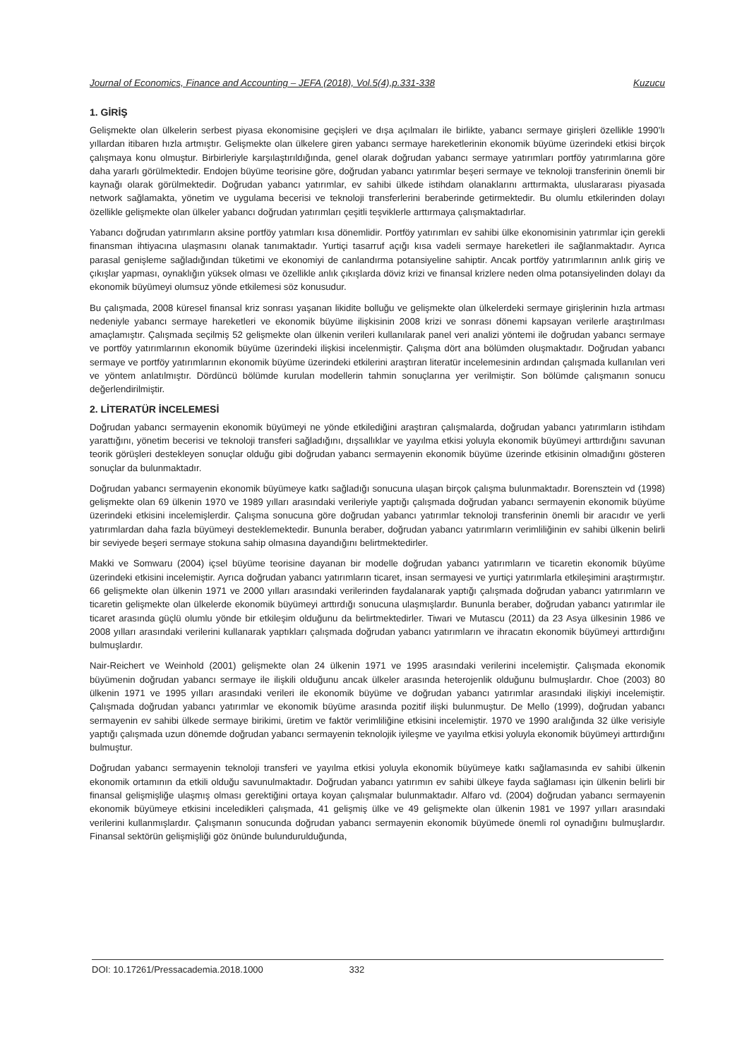Journal of Economics, Finance and Accounting – JEFA (2018), Vol.5(4),p.331-338 Kuzucu
1. GİRİŞ
Gelişmekte olan ülkelerin serbest piyasa ekonomisine geçişleri ve dışa açılmaları ile birlikte, yabancı sermaye girişleri özellikle 1990’lı yıllardan itibaren hızla artmıştır. Gelişmekte olan ülkelere giren yabancı sermaye hareketlerinin ekonomik büyüme üzerindeki etkisi birçok çalışmaya konu olmuştur. Birbirleriyle karşılaştırıldığında, genel olarak doğrudan yabancı sermaye yatırımları portföy yatırımlarına göre daha yararlı görülmektedir. Endojen büyüme teorisine göre, doğrudan yabancı yatırımlar beşeri sermaye ve teknoloji transferinin önemli bir kaynağı olarak görülmektedir. Doğrudan yabancı yatırımlar, ev sahibi ülkede istihdam olanaklarını arttırmakta, uluslararası piyasada network sağlamakta, yönetim ve uygulama becerisi ve teknoloji transferlerini beraberinde getirmektedir. Bu olumlu etkilerinden dolayı özellikle gelişmekte olan ülkeler yabancı doğrudan yatırımları çeşitli teşviklerle arttırmaya çalışmaktadırlar.
Yabancı doğrudan yatırımların aksine portföy yatımları kısa dönemlidir. Portföy yatırımları ev sahibi ülke ekonomisinin yatırımlar için gerekli finansman ihtiyacına ulaşmasını olanak tanımaktadır. Yurtiçi tasarruf açığı kısa vadeli sermaye hareketleri ile sağlanmaktadır. Ayrıca parasal genişleme sağladığından tüketimi ve ekonomiyi de canlandırma potansiyeline sahiptir. Ancak portföy yatırımlarının anlık giriş ve çıkışlar yapması, oynaklığın yüksek olması ve özellikle anlık çıkışlarda döviz krizi ve finansal krizlere neden olma potansiyelinden dolayı da ekonomik büyümeyi olumsuz yönde etkilemesi söz konusudur.
Bu çalışmada, 2008 küresel finansal kriz sonrası yaşanan likidite bolluğu ve gelişmekte olan ülkelerdeki sermaye girişlerinin hızla artması nedeniyle yabancı sermaye hareketleri ve ekonomik büyüme ilişkisinin 2008 krizi ve sonrası dönemi kapsayan verilerle araştırılması amaçlamıştır. Çalışmada seçilmiş 52 gelişmekte olan ülkenin verileri kullanılarak panel veri analizi yöntemi ile doğrudan yabancı sermaye ve portföy yatırımlarının ekonomik büyüme üzerindeki ilişkisi incelenmiştir. Çalışma dört ana bölümden oluşmaktadır. Doğrudan yabancı sermaye ve portföy yatırımlarının ekonomik büyüme üzerindeki etkilerini araştıran literatür incelemesinin ardından çalışmada kullanılan veri ve yöntem anlatılmıştır. Dördüncü bölümde kurulan modellerin tahmin sonuçlarına yer verilmiştir. Son bölümde çalışmanın sonucu değerlendirilmiştir.
2. LİTERATÜR İNCELEMESİ
Doğrudan yabancı sermayenin ekonomik büyümeyi ne yönde etkilediğini araştıran çalışmalarda, doğrudan yabancı yatırımların istihdam yarattığını, yönetim becerisi ve teknoloji transferi sağladığını, dışsallıklar ve yayılma etkisi yoluyla ekonomik büyümeyi arttırdığını savunan teorik görüşleri destekleyen sonuçlar olduğu gibi doğrudan yabancı sermayenin ekonomik büyüme üzerinde etkisinin olmadığını gösteren sonuçlar da bulunmaktadır.
Doğrudan yabancı sermayenin ekonomik büyümeye katkı sağladığı sonucuna ulaşan birçok çalışma bulunmaktadır. Borensztein vd (1998) gelişmekte olan 69 ülkenin 1970 ve 1989 yılları arasındaki verileriyle yaptığı çalışmada doğrudan yabancı sermayenin ekonomik büyüme üzerindeki etkisini incelemişlerdir. Çalışma sonucuna göre doğrudan yabancı yatırımlar teknoloji transferinin önemli bir aracıdır ve yerli yatırımlardan daha fazla büyümeyi desteklemektedir. Bununla beraber, doğrudan yabancı yatırımların verimliliğinin ev sahibi ülkenin belirli bir seviyede beşeri sermaye stokuna sahip olmasına dayandığını belirtmektedirler.
Makki ve Somwaru (2004) içsel büyüme teorisine dayanan bir modelle doğrudan yabancı yatırımların ve ticaretin ekonomik büyüme üzerindeki etkisini incelemiştir. Ayrıca doğrudan yabancı yatırımların ticaret, insan sermayesi ve yurtiçi yatırımlarla etkileşimini araştırmıştır. 66 gelişmekte olan ülkenin 1971 ve 2000 yılları arasındaki verilerinden faydalanarak yaptığı çalışmada doğrudan yabancı yatırımların ve ticaretin gelişmekte olan ülkelerde ekonomik büyümeyi arttırdığı sonucuna ulaşmışlardır. Bununla beraber, doğrudan yabancı yatırımlar ile ticaret arasında güçlü olumlu yönde bir etkileşim olduğunu da belirtmektedirler. Tiwari ve Mutascu (2011) da 23 Asya ülkesinin 1986 ve 2008 yılları arasındaki verilerini kullanarak yaptıkları çalışmada doğrudan yabancı yatırımların ve ihracatın ekonomik büyümeyi arttırdığını bulmuşlardır.
Nair-Reichert ve Weinhold (2001) gelişmekte olan 24 ülkenin 1971 ve 1995 arasındaki verilerini incelemiştir. Çalışmada ekonomik büyümenin doğrudan yabancı sermaye ile ilişkili olduğunu ancak ülkeler arasında heterojenlik olduğunu bulmuşlardır. Choe (2003) 80 ülkenin 1971 ve 1995 yılları arasındaki verileri ile ekonomik büyüme ve doğrudan yabancı yatırımlar arasındaki ilişkiyi incelemiştir. Çalışmada doğrudan yabancı yatırımlar ve ekonomik büyüme arasında pozitif ilişki bulunmuştur. De Mello (1999), doğrudan yabancı sermayenin ev sahibi ülkede sermaye birikimi, üretim ve faktör verimliliğine etkisini incelemiştir. 1970 ve 1990 aralığında 32 ülke verisiyle yaptığı çalışmada uzun dönemde doğrudan yabancı sermayenin teknolojik iyileşme ve yayılma etkisi yoluyla ekonomik büyümeyi arttırdığını bulmuştur.
Doğrudan yabancı sermayenin teknoloji transferi ve yayılma etkisi yoluyla ekonomik büyümeye katkı sağlamasında ev sahibi ülkenin ekonomik ortamının da etkili olduğu savunulmaktadır. Doğrudan yabancı yatırımın ev sahibi ülkeye fayda sağlaması için ülkenin belirli bir finansal gelişmişliğe ulaşmış olması gerektiğini ortaya koyan çalışmalar bulunmaktadır. Alfaro vd. (2004) doğrudan yabancı sermayenin ekonomik büyümeye etkisini inceledikleri çalışmada, 41 gelişmiş ülke ve 49 gelişmekte olan ülkenin 1981 ve 1997 yılları arasındaki verilerini kullanmışlardır. Çalışmanın sonucunda doğrudan yabancı sermayenin ekonomik büyümede önemli rol oynadığını bulmuşlardır. Finansal sektörün gelişmişliği göz önünde bulundurulduğunda,
DOI: 10.17261/Pressacademia.2018.1000 332